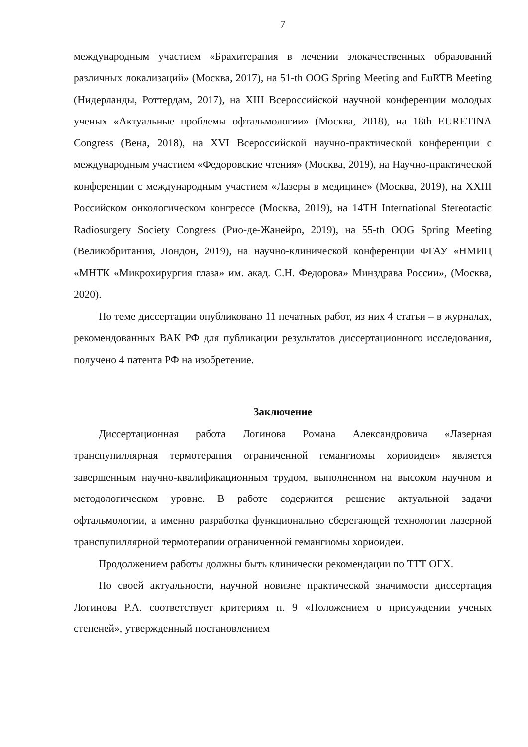7
международным участием «Брахитерапия в лечении злокачественных образований различных локализаций» (Москва, 2017), на 51-th OOG Spring Meeting and EuRTB Meeting (Нидерланды, Роттердам, 2017), на XIII Всероссийской научной конференции молодых ученых «Актуальные проблемы офтальмологии» (Москва, 2018), на 18th EURETINA Congress (Вена, 2018), на XVI Всероссийской научно-практической конференции с международным участием «Федоровские чтения» (Москва, 2019), на Научно-практической конференции с международным участием «Лазеры в медицине» (Москва, 2019), на XXIII Российском онкологическом конгрессе (Москва, 2019), на 14TH International Stereotactic Radiosurgery Society Congress (Рио-де-Жанейро, 2019), на 55-th OOG Spring Meeting (Великобритания, Лондон, 2019), на научно-клинической конференции ФГАУ «НМИЦ «МНТК «Микрохирургия глаза» им. акад. С.Н. Федорова» Минздрава России», (Москва, 2020).
По теме диссертации опубликовано 11 печатных работ, из них 4 статьи – в журналах, рекомендованных ВАК РФ для публикации результатов диссертационного исследования, получено 4 патента РФ на изобретение.
Заключение
Диссертационная работа Логинова Романа Александровича «Лазерная транспупиллярная термотерапия ограниченной гемангиомы хориоидеи» является завершенным научно-квалификационным трудом, выполненном на высоком научном и методологическом уровне. В работе содержится решение актуальной задачи офтальмологии, а именно разработка функционально сберегающей технологии лазерной транспупиллярной термотерапии ограниченной гемангиомы хориоидеи.
Продолжением работы должны быть клинически рекомендации по ТТТ ОГХ.
По своей актуальности, научной новизне практической значимости диссертация Логинова Р.А. соответствует критериям п. 9 «Положением о присуждении ученых степеней», утвержденный постановлением